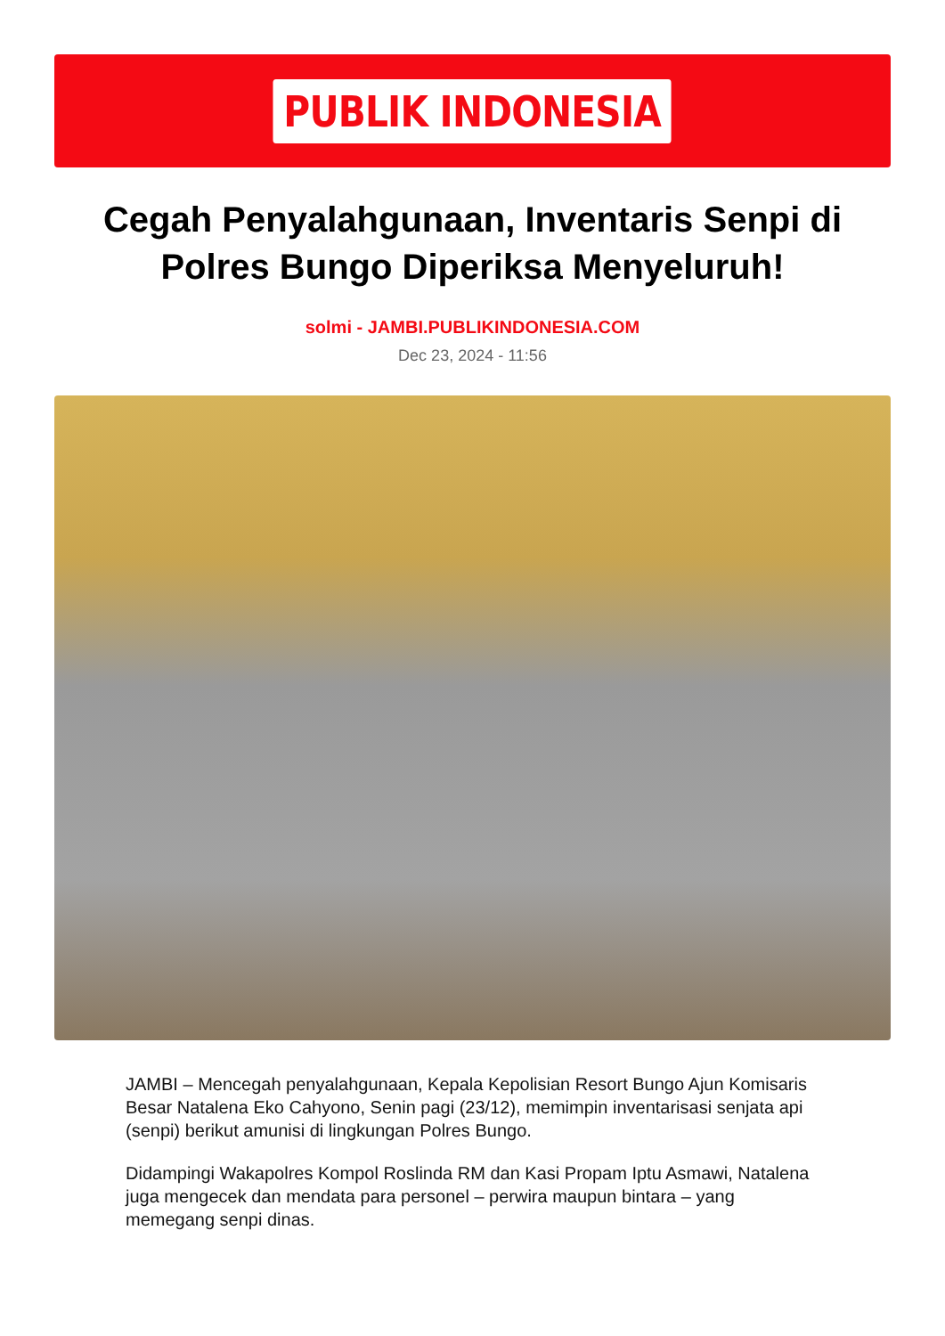PUBLIK INDONESIA
Cegah Penyalahgunaan, Inventaris Senpi di Polres Bungo Diperiksa Menyeluruh!
solmi - JAMBI.PUBLIKINDONESIA.COM
Dec 23, 2024 - 11:56
JAMBI – Mencegah penyalahgunaan, Kepala Kepolisian Resort Bungo Ajun Komisaris Besar Natalena Eko Cahyono, Senin pagi (23/12), memimpin inventarisasi senjata api (senpi) berikut amunisi di lingkungan Polres Bungo.
Didampingi Wakapolres Kompol Roslinda RM dan Kasi Propam Iptu Asmawi, Natalena juga mengecek dan mendata para personel – perwira maupun bintara – yang memegang senpi dinas.